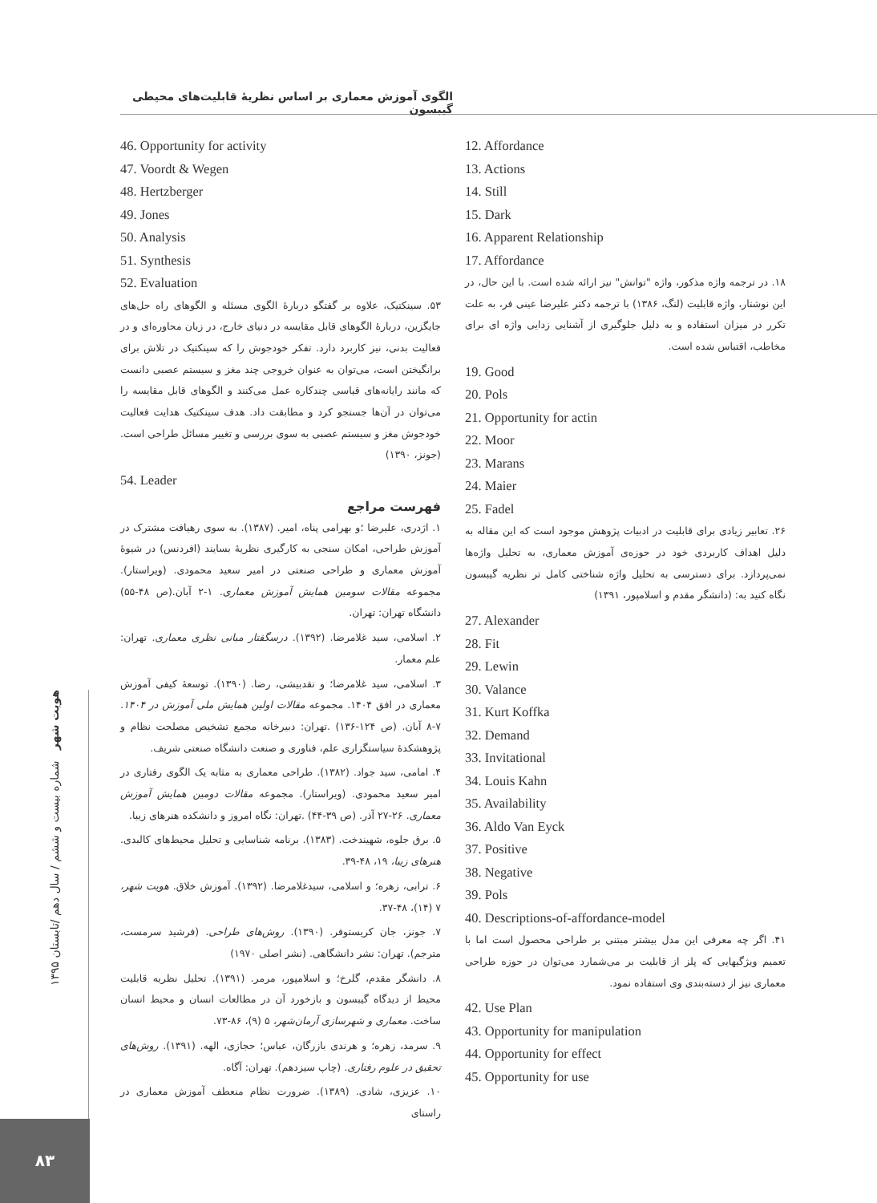الگوی آموزش معماری بر اساس نظریهٔ قابلیت‌های محیطی گیبسون
هویت شهر شماره بیست و ششم / سال دهم /تابستان ۱۳۹۵
۸۳
46. Opportunity for activity
47. Voordt & Wegen
48. Hertzberger
49. Jones
50. Analysis
51. Synthesis
52. Evaluation
۵۳. سینکتیک، علاوه بر گفتگو دربارهٔ الگوی مسئله و الگوهای راه حل‌های جایگزین، دربارهٔ الگوهای قابل مقایسه در دنیای خارج، در زبان محاوره‌ای و در فعالیت بدنی، نیز کاربرد دارد. تفکر خودجوش را که سینکتیک در تلاش برای برانگیختن است، می‌توان به عنوان خروجی چند مغز و سیستم عصبی دانست که مانند رایانه‌های قیاسی چندکاره عمل می‌کنند و الگوهای قابل مقایسه را می‌توان در آن‌ها جستجو کرد و مطابقت داد. هدف سینکتیک هدایت فعالیت خودجوش مغز و سیستم عصبی به سوی بررسی و تغییر مسائل طراحی است. (جونز، ۱۳۹۰)
54. Leader
فهرست مراجع
۱. اژدری، علیرضا ؛و بهرامی پناه، امیر. (۱۳۸۷). به سوی رهیافت مشترک در آموزش طراحی، امکان سنجی به کارگیری نظریهٔ بسایند (افردنس) در شیوهٔ آموزش معماری و طراحی صنعتی در امیر سعید محمودی. (ویراستار). مجموعه مقالات سومین همایش آموزش معماری. ۱-۲ آبان.(ص ۴۸-۵۵) دانشگاه تهران: تهران.
۲. اسلامی، سید غلامرضا. (۱۳۹۲). درسگفتار مبانی نظری معماری. تهران: علم معمار.
۳. اسلامی، سید غلامرضا؛ و نقدبیشی، رضا. (۱۳۹۰). توسعهٔ کیفی آموزش معماری در افق ۱۴۰۴. مجموعه مقالات اولین همایش ملی آموزش در ۱۴۰۴. ۷-۸ آبان. (ص ۱۲۴-۱۳۶) .تهران: دبیرخانه مجمع تشخیص مصلحت نظام و پژوهشکدهٔ سیاستگزاری علم، فناوری و صنعت دانشگاه صنعتی شریف.
۴. امامی، سید جواد. (۱۳۸۲). طراحی معماری به مثابه یک الگوی رفتاری در امیر سعید محمودی. (ویراستار). مجموعه مقالات دومین همایش آموزش معماری. ۲۶-۲۷ آذر. (ص ۳۹-۴۴) .تهران: نگاه امروز و دانشکده هنرهای زیبا.
۵. برق جلوه، شهیندخت. (۱۳۸۳). برنامه شناسایی و تحلیل محیط‌های کالبدی. هنرهای زیبا، ۱۹، ۴۸-۳۹.
۶. ترابی، زهره؛ و اسلامی، سیدغلامرضا. (۱۳۹۲). آموزش خلاق. هویت شهر، ۷ (۱۴)، ۴۸-۳۷.
۷. جونز، جان کریستوفر. (۱۳۹۰). روش‌های طراحی. (فرشید سرمست، مترجم). تهران: نشر دانشگاهی. (نشر اصلی ۱۹۷۰)
۸. دانشگر مقدم، گلرخ؛ و اسلامپور، مرمر. (۱۳۹۱). تحلیل نظریه قابلیت محیط از دیدگاه گیبسون و بازخورد آن در مطالعات انسان و محیط انسان ساخت. معماری و شهرسازی آرمان‌شهر، ۵ (۹)، ۸۶-۷۳.
۹. سرمد، زهره؛ و هرندی بازرگان، عباس؛ حجازی، الهه. (۱۳۹۱). روش‌های تحقیق در علوم رفتاری. (چاپ سیزدهم). تهران: آگاه.
۱۰. عزیزی، شادی. (۱۳۸۹). ضرورت نظام منعطف آموزش معماری در راستای
12. Affordance
13. Actions
14. Still
15. Dark
16. Apparent Relationship
17. Affordance
۱۸. در ترجمه واژه مذکور، واژه "توانش" نیز ارائه شده است. با این حال، در این نوشتار، واژه قابلیت (لنگ، ۱۳۸۶) با ترجمه دکتر علیرضا عینی فر، به علت تکرر در میزان استفاده و به دلیل جلوگیری از آشنایی زدایی واژه ای برای مخاطب، اقتباس شده است.
19. Good
20. Pols
21. Opportunity for actin
22. Moor
23. Marans
24. Maier
25. Fadel
۲۶. تعابیر زیادی برای قابلیت در ادبیات پژوهش موجود است که این مقاله به دلیل اهداف کاربردی خود در حوزه‌ی آموزش معماری، به تحلیل واژه‌ها نمی‌پردازد. برای دسترسی به تحلیل واژه شناختی کامل تر نظریه گیبسون نگاه کنید به: (دانشگر مقدم و اسلامپور، ۱۳۹۱)
27. Alexander
28. Fit
29. Lewin
30. Valance
31. Kurt Koffka
32. Demand
33. Invitational
34. Louis Kahn
35. Availability
36. Aldo Van Eyck
37. Positive
38. Negative
39. Pols
40. Descriptions-of-affordance-model
۴۱. اگر چه معرفی این مدل بیشتر مبتنی بر طراحی محصول است اما با تعمیم ویژگیهایی که پلز از قابلیت بر می‌شمارد می‌توان در حوزه طراحی معماری نیز از دسته‌بندی وی استفاده نمود.
42. Use Plan
43. Opportunity for manipulation
44. Opportunity for effect
45. Opportunity for use